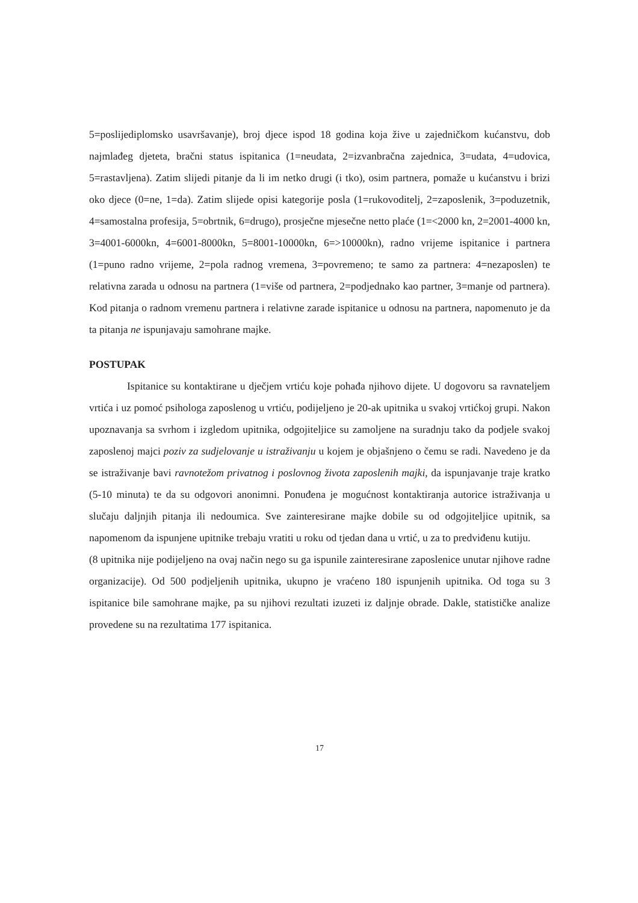5=poslijediplomsko usavršavanje), broj djece ispod 18 godina koja žive u zajedničkom kućanstvu, dob najmlađeg djeteta, bračni status ispitanica (1=neudata, 2=izvanbračna zajednica, 3=udata, 4=udovica, 5=rastavljena). Zatim slijedi pitanje da li im netko drugi (i tko), osim partnera, pomaže u kućanstvu i brizi oko djece (0=ne, 1=da). Zatim slijede opisi kategorije posla (1=rukovoditelj, 2=zaposlenik, 3=poduzetnik, 4=samostalna profesija, 5=obrtnik, 6=drugo), prosječne mjesečne netto plaće (1=<2000 kn, 2=2001-4000 kn, 3=4001-6000kn, 4=6001-8000kn, 5=8001-10000kn, 6=>10000kn), radno vrijeme ispitanice i partnera (1=puno radno vrijeme, 2=pola radnog vremena, 3=povremeno; te samo za partnera: 4=nezaposlen) te relativna zarada u odnosu na partnera (1=više od partnera, 2=podjednako kao partner, 3=manje od partnera). Kod pitanja o radnom vremenu partnera i relativne zarade ispitanice u odnosu na partnera, napomenuto je da ta pitanja ne ispunjavaju samohrane majke.
POSTUPAK
Ispitanice su kontaktirane u dječjem vrtiću koje pohađa njihovo dijete. U dogovoru sa ravnateljem vrtića i uz pomoć psihologa zaposlenog u vrtiću, podijeljeno je 20-ak upitnika u svakoj vrtićkoj grupi. Nakon upoznavanja sa svrhom i izgledom upitnika, odgojiteljice su zamoljene na suradnju tako da podjele svakoj zaposlenoj majci poziv za sudjelovanje u istraživanju u kojem je objašnjeno o čemu se radi. Navedeno je da se istraživanje bavi ravnotežom privatnog i poslovnog života zaposlenih majki, da ispunjavanje traje kratko (5-10 minuta) te da su odgovori anonimni. Ponuđena je mogućnost kontaktiranja autorice istraživanja u slučaju daljnjih pitanja ili nedoumica. Sve zainteresirane majke dobile su od odgojiteljice upitnik, sa napomenom da ispunjene upitnike trebaju vratiti u roku od tjedan dana u vrtić, u za to predviđenu kutiju.
(8 upitnika nije podijeljeno na ovaj način nego su ga ispunile zainteresirane zaposlenice unutar njihove radne organizacije). Od 500 podjeljenih upitnika, ukupno je vraćeno 180 ispunjenih upitnika. Od toga su 3 ispitanice bile samohrane majke, pa su njihovi rezultati izuzeti iz daljnje obrade. Dakle, statističke analize provedene su na rezultatima 177 ispitanica.
17